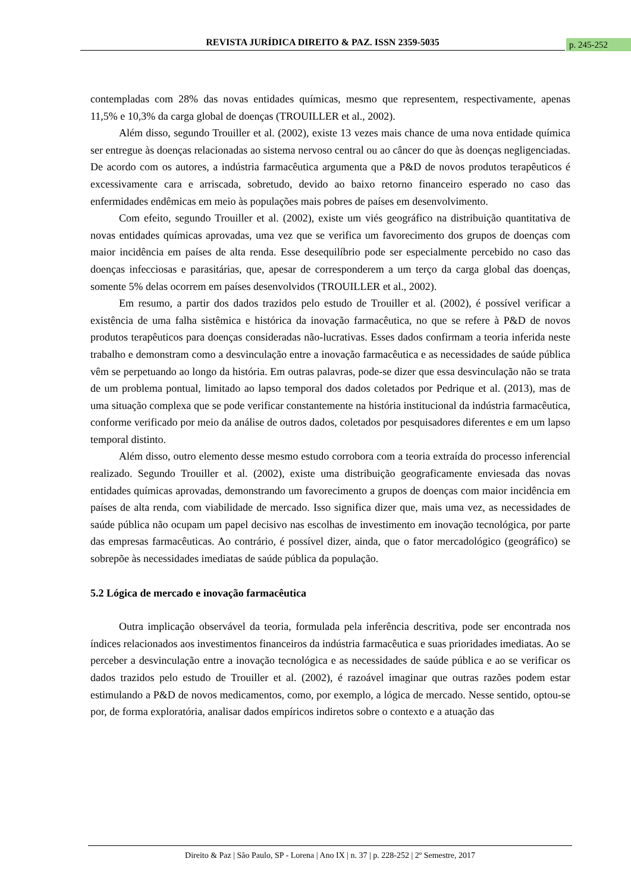REVISTA JURÍDICA DIREITO & PAZ. ISSN 2359-5035 p. 245-252
contempladas com 28% das novas entidades químicas, mesmo que representem, respectivamente, apenas 11,5% e 10,3% da carga global de doenças (TROUILLER et al., 2002).
Além disso, segundo Trouiller et al. (2002), existe 13 vezes mais chance de uma nova entidade química ser entregue às doenças relacionadas ao sistema nervoso central ou ao câncer do que às doenças negligenciadas. De acordo com os autores, a indústria farmacêutica argumenta que a P&D de novos produtos terapêuticos é excessivamente cara e arriscada, sobretudo, devido ao baixo retorno financeiro esperado no caso das enfermidades endêmicas em meio às populações mais pobres de países em desenvolvimento.
Com efeito, segundo Trouiller et al. (2002), existe um viés geográfico na distribuição quantitativa de novas entidades químicas aprovadas, uma vez que se verifica um favorecimento dos grupos de doenças com maior incidência em países de alta renda. Esse desequilíbrio pode ser especialmente percebido no caso das doenças infecciosas e parasitárias, que, apesar de corresponderem a um terço da carga global das doenças, somente 5% delas ocorrem em países desenvolvidos (TROUILLER et al., 2002).
Em resumo, a partir dos dados trazidos pelo estudo de Trouiller et al. (2002), é possível verificar a existência de uma falha sistêmica e histórica da inovação farmacêutica, no que se refere à P&D de novos produtos terapêuticos para doenças consideradas não-lucrativas. Esses dados confirmam a teoria inferida neste trabalho e demonstram como a desvinculação entre a inovação farmacêutica e as necessidades de saúde pública vêm se perpetuando ao longo da história. Em outras palavras, pode-se dizer que essa desvinculação não se trata de um problema pontual, limitado ao lapso temporal dos dados coletados por Pedrique et al. (2013), mas de uma situação complexa que se pode verificar constantemente na história institucional da indústria farmacêutica, conforme verificado por meio da análise de outros dados, coletados por pesquisadores diferentes e em um lapso temporal distinto.
Além disso, outro elemento desse mesmo estudo corrobora com a teoria extraída do processo inferencial realizado. Segundo Trouiller et al. (2002), existe uma distribuição geograficamente enviesada das novas entidades químicas aprovadas, demonstrando um favorecimento a grupos de doenças com maior incidência em países de alta renda, com viabilidade de mercado. Isso significa dizer que, mais uma vez, as necessidades de saúde pública não ocupam um papel decisivo nas escolhas de investimento em inovação tecnológica, por parte das empresas farmacêuticas. Ao contrário, é possível dizer, ainda, que o fator mercadológico (geográfico) se sobrepõe às necessidades imediatas de saúde pública da população.
5.2 Lógica de mercado e inovação farmacêutica
Outra implicação observável da teoria, formulada pela inferência descritiva, pode ser encontrada nos índices relacionados aos investimentos financeiros da indústria farmacêutica e suas prioridades imediatas. Ao se perceber a desvinculação entre a inovação tecnológica e as necessidades de saúde pública e ao se verificar os dados trazidos pelo estudo de Trouiller et al. (2002), é razoável imaginar que outras razões podem estar estimulando a P&D de novos medicamentos, como, por exemplo, a lógica de mercado. Nesse sentido, optou-se por, de forma exploratória, analisar dados empíricos indiretos sobre o contexto e a atuação das
Direito & Paz | São Paulo, SP - Lorena | Ano IX | n. 37 | p. 228-252 | 2º Semestre, 2017